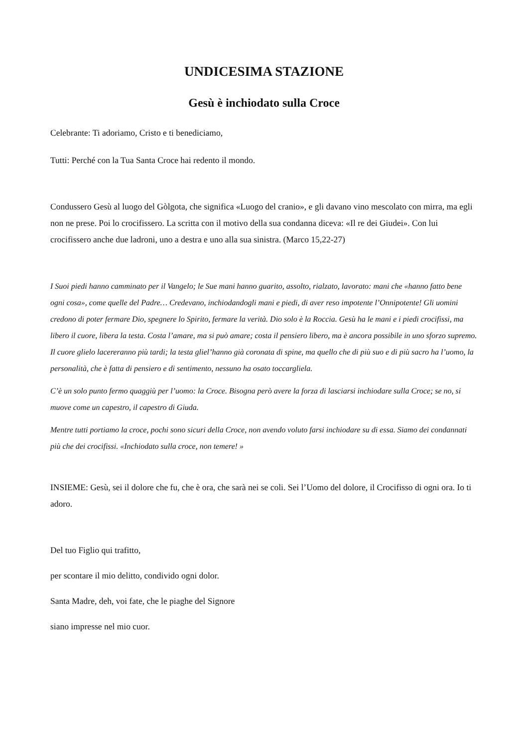UNDICESIMA STAZIONE
Gesù è inchiodato sulla Croce
Celebrante: Ti adoriamo, Cristo e ti benediciamo,
Tutti: Perché con la Tua Santa Croce hai redento il mondo.
Condussero Gesù al luogo del Gòlgota, che significa «Luogo del cranio», e gli davano vino mescolato con mirra, ma egli non ne prese. Poi lo crocifissero. La scritta con il motivo della sua condanna diceva: «Il re dei Giudei». Con lui crocifissero anche due ladroni, uno a destra e uno alla sua sinistra. (Marco 15,22-27)
I Suoi piedi hanno camminato per il Vangelo; le Sue mani hanno guarito, assolto, rialzato, lavorato: mani che «hanno fatto bene ogni cosa», come quelle del Padre… Credevano, inchiodandogli mani e piedi, di aver reso impotente l’Onnipotente! Gli uomini credono di poter fermare Dio, spegnere lo Spirito, fermare la verità. Dio solo è la Roccia. Gesù ha le mani e i piedi crocifissi, ma libero il cuore, libera la testa. Costa l’amare, ma si può amare; costa il pensiero libero, ma è ancora possibile in uno sforzo supremo. Il cuore glielo lacereranno più tardi; la testa gliel’hanno già coronata di spine, ma quello che di più suo e di più sacro ha l’uomo, la personalità, che è fatta di pensiero e di sentimento, nessuno ha osato toccargliela.
C’è un solo punto fermo quaggiù per l’uomo: la Croce. Bisogna però avere la forza di lasciarsi inchiodare sulla Croce; se no, si muove come un capestro, il capestro di Giuda.
Mentre tutti portiamo la croce, pochi sono sicuri della Croce, non avendo voluto farsi inchiodare su di essa. Siamo dei condannati più che dei crocifissi. «Inchiodato sulla croce, non temere! »
INSIEME: Gesù, sei il dolore che fu, che è ora, che sarà nei se coli. Sei l’Uomo del dolore, il Crocifisso di ogni ora. Io ti adoro.
Del tuo Figlio qui trafitto,
per scontare il mio delitto, condivido ogni dolor.
Santa Madre, deh, voi fate, che le piaghe del Signore
siano impresse nel mio cuor.